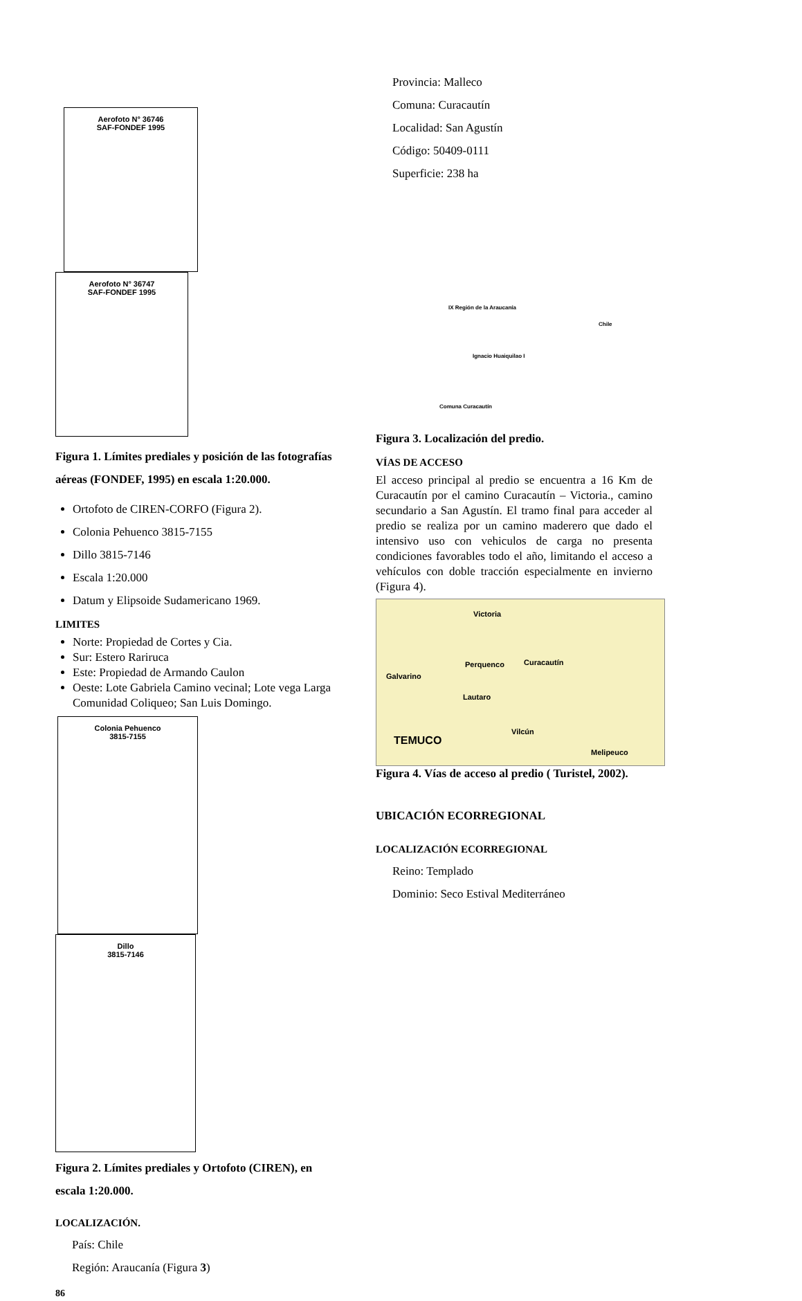Aerofoto N° 36746
SAF-FONDEF 1995
Aerofoto N° 36747
SAF-FONDEF 1995
Figura 1. Límites prediales y posición de las fotografías aéreas (FONDEF, 1995) en escala 1:20.000.
Ortofoto de CIREN-CORFO (Figura 2).
Colonia Pehuenco 3815-7155
Dillo 3815-7146
Escala 1:20.000
Datum y Elipsoide Sudamericano 1969.
LIMITES
Norte: Propiedad de Cortes y Cia.
Sur: Estero Rariruca
Este: Propiedad de Armando Caulon
Oeste: Lote Gabriela Camino vecinal; Lote vega Larga Comunidad Coliqueo; San Luis Domingo.
Colonia Pehuenco
3815-7155
Dillo
3815-7146
Figura 2. Límites prediales y Ortofoto (CIREN), en escala 1:20.000.
LOCALIZACIÓN.
País: Chile
Región: Araucanía (Figura 3)
86
Provincia: Malleco
Comuna: Curacautín
Localidad: San Agustín
Código: 50409-0111
Superficie: 238 ha
IX Región de la Araucanía
Chile
Ignacio Huaiquilao I
Comuna Curacautín
Figura 3. Localización del predio.
VÍAS DE ACCESO
El acceso principal al predio se encuentra a 16 Km de Curacautín por el camino Curacautín – Victoria., camino secundario a San Agustín. El tramo final para acceder al predio se realiza por un camino maderero que dado el intensivo uso con vehiculos de carga no presenta condiciones favorables todo el año, limitando el acceso a vehículos con doble tracción especialmente en invierno (Figura 4).
Victoria
Curacautín Perquenco
Galvarino
Lautaro
Vilcún
TEMUCO
Melipeuco
Figura 4. Vías de acceso al predio ( Turistel, 2002).
UBICACIÓN ECORREGIONAL
LOCALIZACIÓN ECORREGIONAL
Reino: Templado
Dominio: Seco Estival Mediterráneo